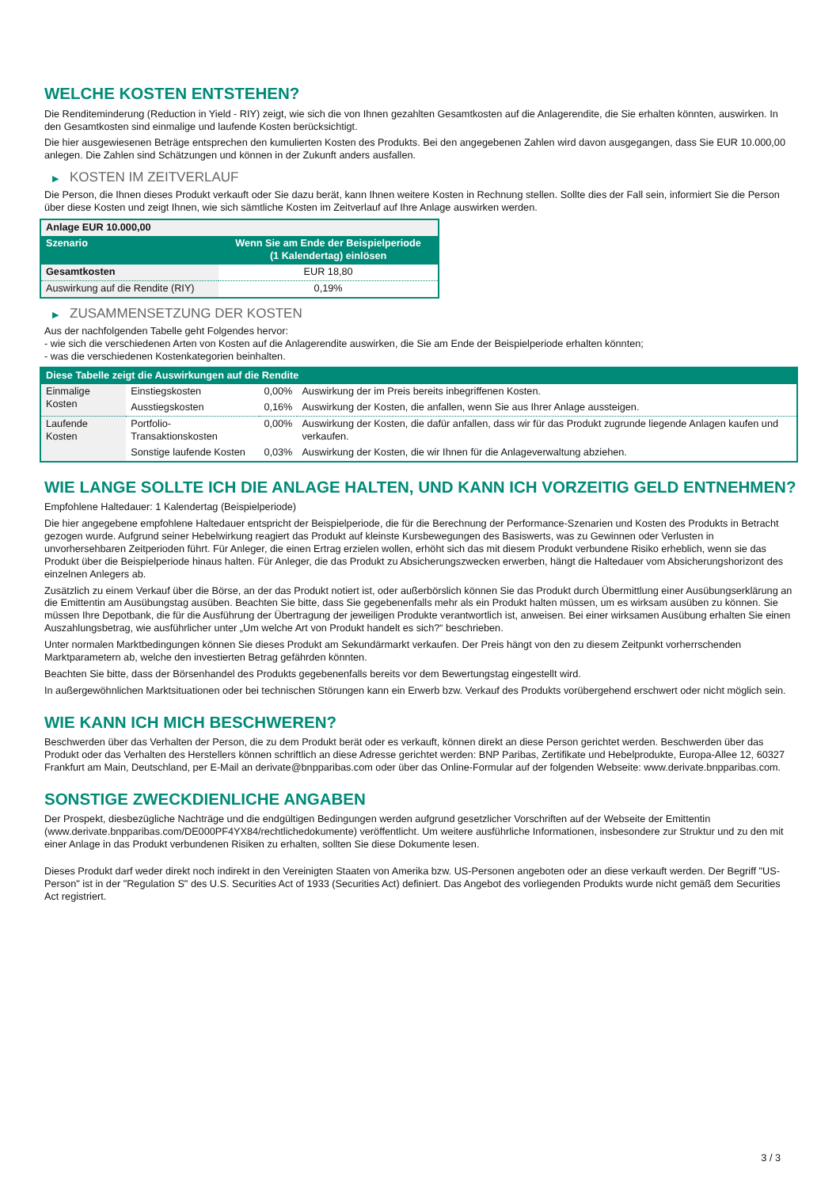WELCHE KOSTEN ENTSTEHEN?
Die Renditeminderung (Reduction in Yield - RIY) zeigt, wie sich die von Ihnen gezahlten Gesamtkosten auf die Anlagerendite, die Sie erhalten könnten, auswirken. In den Gesamtkosten sind einmalige und laufende Kosten berücksichtigt.
Die hier ausgewiesenen Beträge entsprechen den kumulierten Kosten des Produkts. Bei den angegebenen Zahlen wird davon ausgegangen, dass Sie EUR 10.000,00 anlegen. Die Zahlen sind Schätzungen und können in der Zukunft anders ausfallen.
▶ KOSTEN IM ZEITVERLAUF
Die Person, die Ihnen dieses Produkt verkauft oder Sie dazu berät, kann Ihnen weitere Kosten in Rechnung stellen. Sollte dies der Fall sein, informiert Sie die Person über diese Kosten und zeigt Ihnen, wie sich sämtliche Kosten im Zeitverlauf auf Ihre Anlage auswirken werden.
| Anlage EUR 10.000,00 | |
| --- | --- |
| Szenario | Wenn Sie am Ende der Beispielperiode (1 Kalendertag) einlösen |
| Gesamtkosten | EUR 18,80 |
| Auswirkung auf die Rendite (RIY) | 0,19% |
▶ ZUSAMMENSETZUNG DER KOSTEN
Aus der nachfolgenden Tabelle geht Folgendes hervor:
- wie sich die verschiedenen Arten von Kosten auf die Anlagerendite auswirken, die Sie am Ende der Beispielperiode erhalten könnten;
- was die verschiedenen Kostenkategorien beinhalten.
| Diese Tabelle zeigt die Auswirkungen auf die Rendite | | | |
| --- | --- | --- | --- |
| Einmalige Kosten | Einstiegskosten | 0,00% | Auswirkung der im Preis bereits inbegriffenen Kosten. |
| | Ausstiegskosten | 0,16% | Auswirkung der Kosten, die anfallen, wenn Sie aus Ihrer Anlage aussteigen. |
| Laufende Kosten | Portfolio-Transaktionskosten | 0,00% | Auswirkung der Kosten, die dafür anfallen, dass wir für das Produkt zugrunde liegende Anlagen kaufen und verkaufen. |
| | Sonstige laufende Kosten | 0,03% | Auswirkung der Kosten, die wir Ihnen für die Anlageverwaltung abziehen. |
WIE LANGE SOLLTE ICH DIE ANLAGE HALTEN, UND KANN ICH VORZEITIG GELD ENTNEHMEN?
Empfohlene Haltedauer: 1 Kalendertag (Beispielperiode)
Die hier angegebene empfohlene Haltedauer entspricht der Beispielperiode, die für die Berechnung der Performance-Szenarien und Kosten des Produkts in Betracht gezogen wurde. Aufgrund seiner Hebelwirkung reagiert das Produkt auf kleinste Kursbewegungen des Basiswerts, was zu Gewinnen oder Verlusten in unvorhersehbaren Zeitperioden führt. Für Anleger, die einen Ertrag erzielen wollen, erhöht sich das mit diesem Produkt verbundene Risiko erheblich, wenn sie das Produkt über die Beispielperiode hinaus halten. Für Anleger, die das Produkt zu Absicherungszwecken erwerben, hängt die Haltedauer vom Absicherungshorizont des einzelnen Anlegers ab.
Zusätzlich zu einem Verkauf über die Börse, an der das Produkt notiert ist, oder außerbörslich können Sie das Produkt durch Übermittlung einer Ausübungserklärung an die Emittentin am Ausübungstag ausüben. Beachten Sie bitte, dass Sie gegebenenfalls mehr als ein Produkt halten müssen, um es wirksam ausüben zu können. Sie müssen Ihre Depotbank, die für die Ausführung der Übertragung der jeweiligen Produkte verantwortlich ist, anweisen. Bei einer wirksamen Ausübung erhalten Sie einen Auszahlungsbetrag, wie ausführlicher unter „Um welche Art von Produkt handelt es sich?“ beschrieben.
Unter normalen Marktbedingungen können Sie dieses Produkt am Sekundärmarkt verkaufen. Der Preis hängt von den zu diesem Zeitpunkt vorherrschenden Marktparametern ab, welche den investierten Betrag gefährden könnten.
Beachten Sie bitte, dass der Börsenhandel des Produkts gegebenenfalls bereits vor dem Bewertungstag eingestellt wird.
In außergewöhnlichen Marktsituationen oder bei technischen Störungen kann ein Erwerb bzw. Verkauf des Produkts vorübergehend erschwert oder nicht möglich sein.
WIE KANN ICH MICH BESCHWEREN?
Beschwerden über das Verhalten der Person, die zu dem Produkt berät oder es verkauft, können direkt an diese Person gerichtet werden. Beschwerden über das Produkt oder das Verhalten des Herstellers können schriftlich an diese Adresse gerichtet werden: BNP Paribas, Zertifikate und Hebelprodukte, Europa-Allee 12, 60327 Frankfurt am Main, Deutschland, per E-Mail an derivate@bnpparibas.com oder über das Online-Formular auf der folgenden Webseite: www.derivate.bnpparibas.com.
SONSTIGE ZWECKDIENLICHE ANGABEN
Der Prospekt, diesbezügliche Nachträge und die endgültigen Bedingungen werden aufgrund gesetzlicher Vorschriften auf der Webseite der Emittentin (www.derivate.bnpparibas.com/DE000PF4YX84/rechtlichedokumente) veröffentlicht. Um weitere ausführliche Informationen, insbesondere zur Struktur und zu den mit einer Anlage in das Produkt verbundenen Risiken zu erhalten, sollten Sie diese Dokumente lesen.
Dieses Produkt darf weder direkt noch indirekt in den Vereinigten Staaten von Amerika bzw. US-Personen angeboten oder an diese verkauft werden. Der Begriff "US-Person" ist in der "Regulation S" des U.S. Securities Act of 1933 (Securities Act) definiert. Das Angebot des vorliegenden Produkts wurde nicht gemäß dem Securities Act registriert.
3 / 3